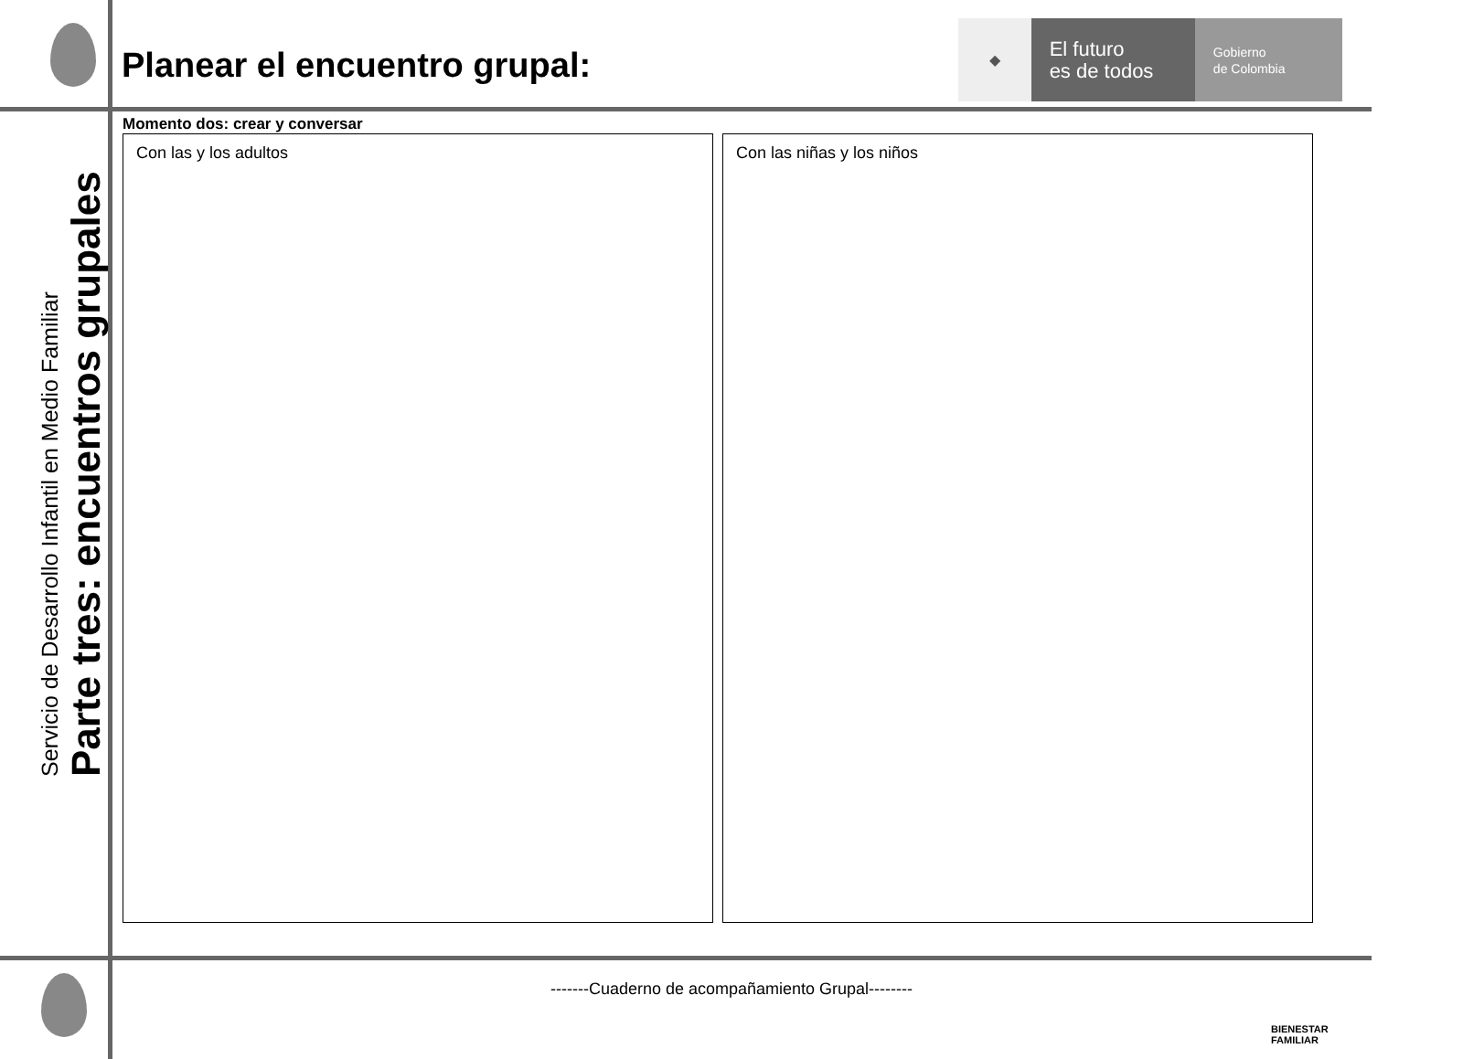Planear el encuentro grupal:
◆
El futuro
es de todos
Gobierno
de Colombia
Servicio de Desarrollo Infantil en Medio Familiar
Parte tres: encuentros grupales
Momento dos: crear y conversar
Con las y los adultos Con las niñas y los niños
-------Cuaderno de acompañamiento Grupal--------
BIENESTAR
FAMILIAR